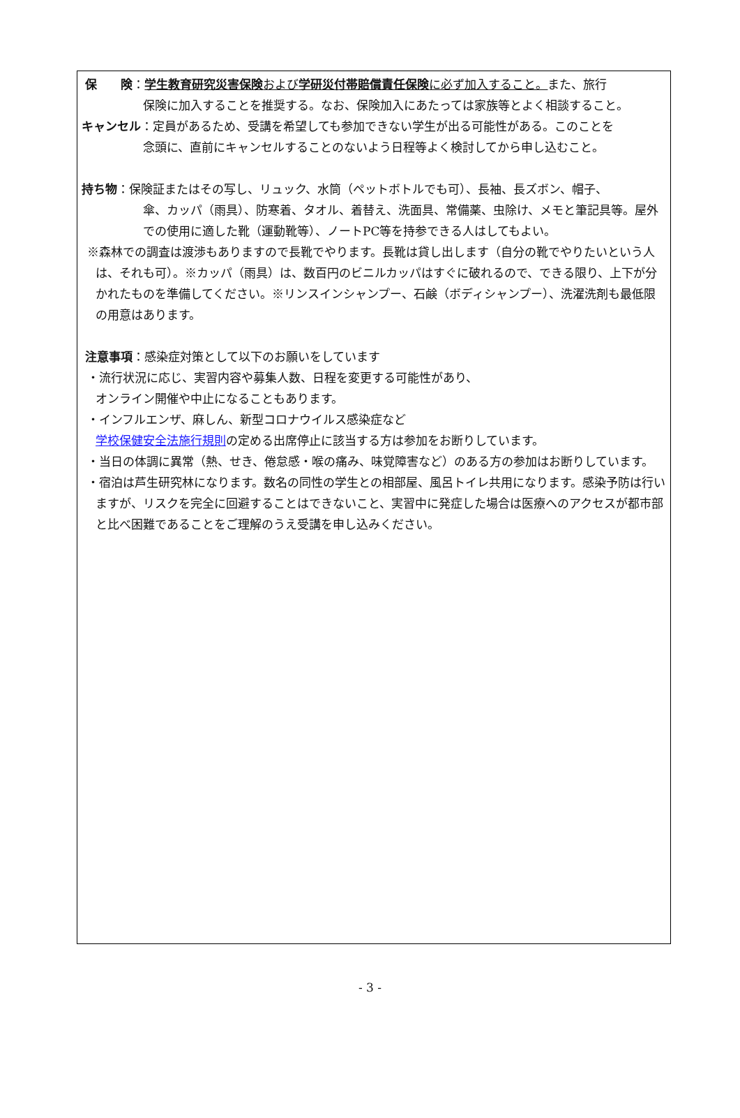保　　険：学生教育研究災害保険および学研災付帯賠償責任保険に必ず加入すること。また、旅行
保険に加入することを推奨する。なお、保険加入にあたっては家族等とよく相談すること。
キャンセル：定員があるため、受講を希望しても参加できない学生が出る可能性がある。このことを
念頭に、直前にキャンセルすることのないよう日程等よく検討してから申し込むこと。
持ち物：保険証またはその写し、リュック、水筒（ペットボトルでも可）、長袖、長ズボン、帽子、
傘、カッパ（雨具）、防寒着、タオル、着替え、洗面具、常備薬、虫除け、メモと筆記具等。屋外での使用に適した靴（運動靴等）、ノートPC等を持参できる人はしてもよい。
※森林での調査は渡渉もありますので長靴でやります。長靴は貸し出します（自分の靴でやりたいという人は、それも可）。※カッパ（雨具）は、数百円のビニルカッパはすぐに破れるので、できる限り、上下が分かれたものを準備してください。※リンスインシャンプー、石鹸（ボディシャンプー）、洗濯洗剤も最低限の用意はあります。
注意事項：感染症対策として以下のお願いをしています
・流行状況に応じ、実習内容や募集人数、日程を変更する可能性があり、
オンライン開催や中止になることもあります。
・インフルエンザ、麻しん、新型コロナウイルス感染症など
学校保健安全法施行規則の定める出席停止に該当する方は参加をお断りしています。
・当日の体調に異常（熱、せき、倦怠感・喉の痛み、味覚障害など）のある方の参加はお断りしています。
・宿泊は芦生研究林になります。数名の同性の学生との相部屋、風呂トイレ共用になります。感染予防は行いますが、リスクを完全に回避することはできないこと、実習中に発症した場合は医療へのアクセスが都市部と比べ困難であることをご理解のうえ受講を申し込みください。
- 3 -